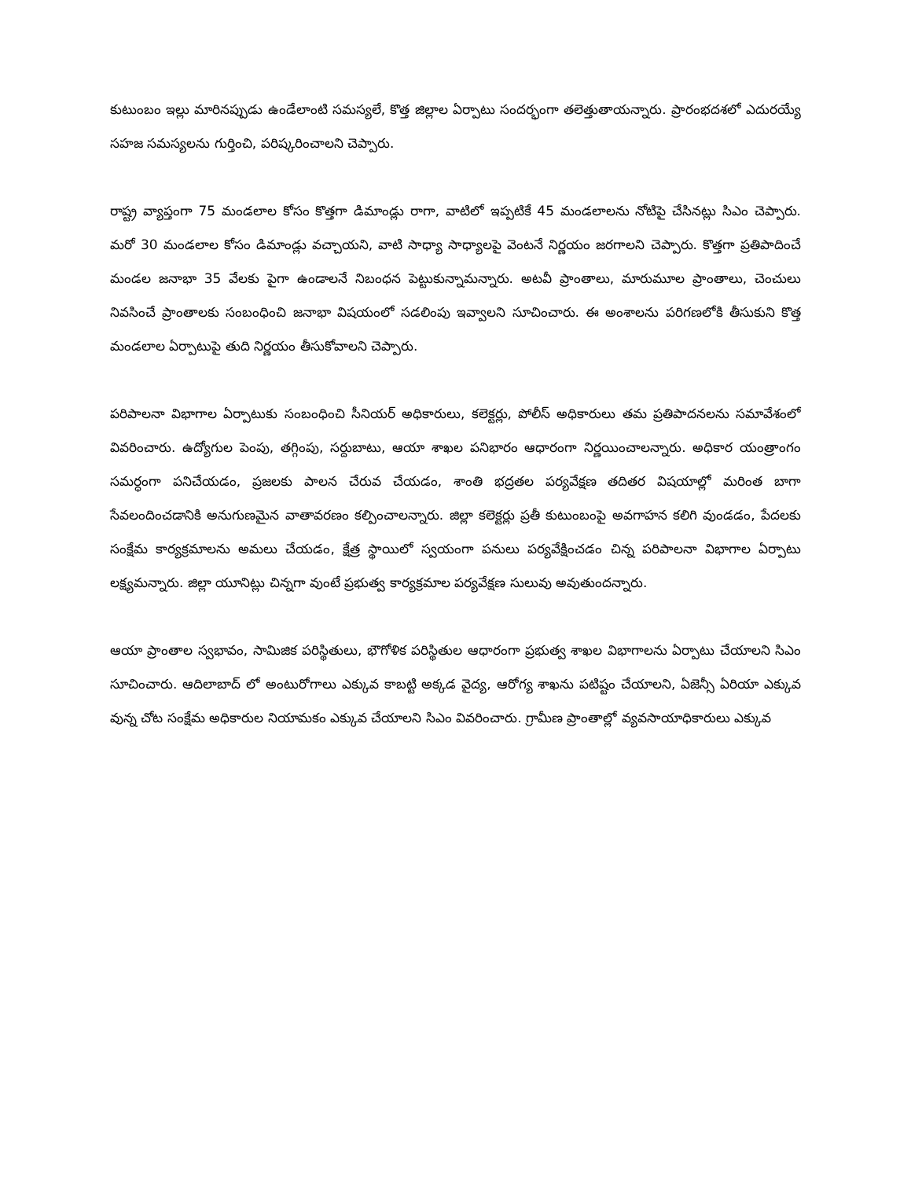కుటుంబం ఇల్లు మారినప్పుడు ఉండేలాంటి సమస్యలే, కొత్త జిల్లాల ఏర్పాటు సందర్భంగా తలెత్తుతాయన్నారు. ప్రారంభదశలో ఎదురయ్యే సహజ సమస్యలను గుర్తించి, పరిష్కరించాలని చెప్పారు.
రాష్ట్ర వ్యాప్తంగా 75 మండలాల కోసం కొత్తగా డిమాండ్లు రాగా, వాటిలో ఇప్పటికే 45 మండలాలను నోటిపై చేసినట్లు సిఎం చెప్పారు. మరో 30 మండలాల కోసం డిమాండ్లు వచ్చాయని, వాటి సాధ్యా సాధ్యాలపై వెంటనే నిర్ణయం జరగాలని చెప్పారు. కొత్తగా ప్రతిపాదించే మండల జనాభా 35 వేలకు పైగా ఉండాలనే నిబంధన పెట్టుకున్నామన్నారు. అటవీ ప్రాంతాలు, మారుమూల ప్రాంతాలు, చెంచులు నివసించే ప్రాంతాలకు సంబంధించి జనాభా విషయంలో సడలింపు ఇవ్వాలని సూచించారు. ఈ అంశాలను పరిగణలోకి తీసుకుని కొత్త మండలాల ఏర్పాటుపై తుది నిర్ణయం తీసుకోవాలని చెప్పారు.
పరిపాలనా విభాగాల ఏర్పాటుకు సంబంధించి సీనియర్ అధికారులు, కలెక్టర్లు, పోలీస్ అధికారులు తమ ప్రతిపాదనలను సమావేశంలో వివరించారు. ఉద్యోగుల పెంపు, తగ్గింపు, సర్దుబాటు, ఆయా శాఖల పనిభారం ఆధారంగా నిర్ణయించాలన్నారు. అధికార యంత్రాంగం సమర్ధంగా పనిచేయడం, ప్రజలకు పాలన చేరువ చేయడం, శాంతి భద్రతల పర్యవేక్షణ తదితర విషయాల్లో మరింత బాగా సేవలందించడానికి అనుగుణమైన వాతావరణం కల్పించాలన్నారు. జిల్లా కలెక్టర్లు ప్రతీ కుటుంబంపై అవగాహన కలిగి వుండడం, పేదలకు సంక్షేమ కార్యక్రమాలను అమలు చేయడం, క్షేత్ర స్థాయిలో స్వయంగా పనులు పర్యవేక్షించడం చిన్న పరిపాలనా విభాగాల ఏర్పాటు లక్ష్యమన్నారు. జిల్లా యూనిట్లు చిన్నగా వుంటే ప్రభుత్వ కార్యక్రమాల పర్యవేక్షణ సులువు అవుతుందన్నారు.
ఆయా ప్రాంతాల స్వభావం, సామిజిక పరిస్థితులు, భౌగోళిక పరిస్థితుల ఆధారంగా ప్రభుత్వ శాఖల విభాగాలను ఏర్పాటు చేయాలని సిఎం సూచించారు. ఆదిలాబాద్ లో అంటురోగాలు ఎక్కువ కాబట్టి అక్కడ వైద్య, ఆరోగ్య శాఖను పటిష్టం చేయాలని, ఏజెన్సీ ఏరియా ఎక్కువ వున్న చోట సంక్షేమ అధికారుల నియామకం ఎక్కువ చేయాలని సిఎం వివరించారు. గ్రామీణ ప్రాంతాల్లో వ్యవసాయాధికారులు ఎక్కువ